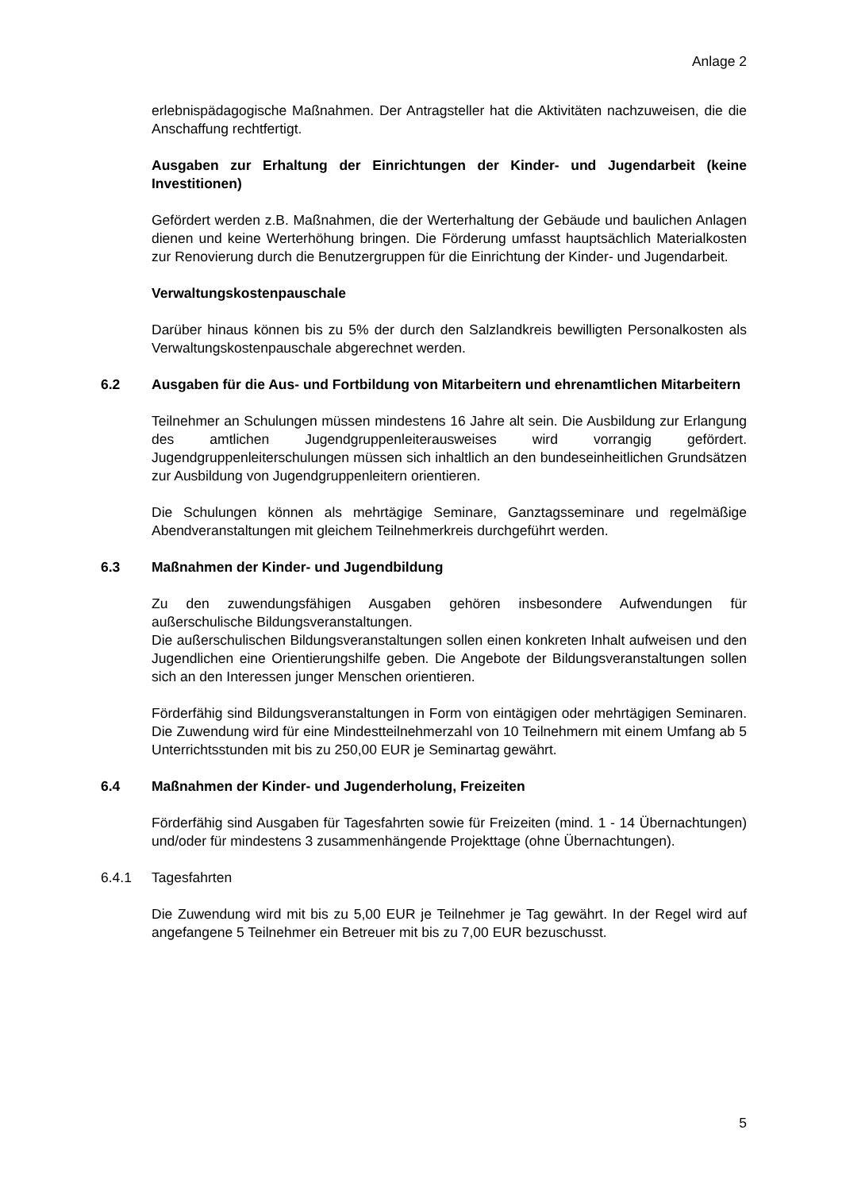Anlage 2
erlebnispädagogische Maßnahmen. Der Antragsteller hat die Aktivitäten nachzuweisen, die die Anschaffung rechtfertigt.
Ausgaben zur Erhaltung der Einrichtungen der Kinder- und Jugendarbeit (keine Investitionen)
Gefördert werden z.B. Maßnahmen, die der Werterhaltung der Gebäude und baulichen Anlagen dienen und keine Werterhöhung bringen. Die Förderung umfasst hauptsächlich Materialkosten zur Renovierung durch die Benutzergruppen für die Einrichtung der Kinder- und Jugendarbeit.
Verwaltungskostenpauschale
Darüber hinaus können bis zu 5% der durch den Salzlandkreis bewilligten Personalkosten als Verwaltungskostenpauschale abgerechnet werden.
6.2 Ausgaben für die Aus- und Fortbildung von Mitarbeitern und ehrenamtlichen Mitarbeitern
Teilnehmer an Schulungen müssen mindestens 16 Jahre alt sein. Die Ausbildung zur Erlangung des amtlichen Jugendgruppenleiterausweises wird vorrangig gefördert. Jugendgruppenleiterschulungen müssen sich inhaltlich an den bundeseinheitlichen Grundsätzen zur Ausbildung von Jugendgruppenleitern orientieren.
Die Schulungen können als mehrtägige Seminare, Ganztagsseminare und regelmäßige Abendveranstaltungen mit gleichem Teilnehmerkreis durchgeführt werden.
6.3 Maßnahmen der Kinder- und Jugendbildung
Zu den zuwendungsfähigen Ausgaben gehören insbesondere Aufwendungen für außerschulische Bildungsveranstaltungen.
Die außerschulischen Bildungsveranstaltungen sollen einen konkreten Inhalt aufweisen und den Jugendlichen eine Orientierungshilfe geben. Die Angebote der Bildungsveranstaltungen sollen sich an den Interessen junger Menschen orientieren.
Förderfähig sind Bildungsveranstaltungen in Form von eintägigen oder mehrtägigen Seminaren. Die Zuwendung wird für eine Mindestteilnehmerzahl von 10 Teilnehmern mit einem Umfang ab 5 Unterrichtsstunden mit bis zu 250,00 EUR je Seminartag gewährt.
6.4 Maßnahmen der Kinder- und Jugenderholung, Freizeiten
Förderfähig sind Ausgaben für Tagesfahrten sowie für Freizeiten (mind. 1 - 14 Übernachtungen) und/oder für mindestens 3 zusammenhängende Projekttage (ohne Übernachtungen).
6.4.1 Tagesfahrten
Die Zuwendung wird mit bis zu 5,00 EUR je Teilnehmer je Tag gewährt. In der Regel wird auf angefangene 5 Teilnehmer ein Betreuer mit bis zu 7,00 EUR bezuschusst.
5